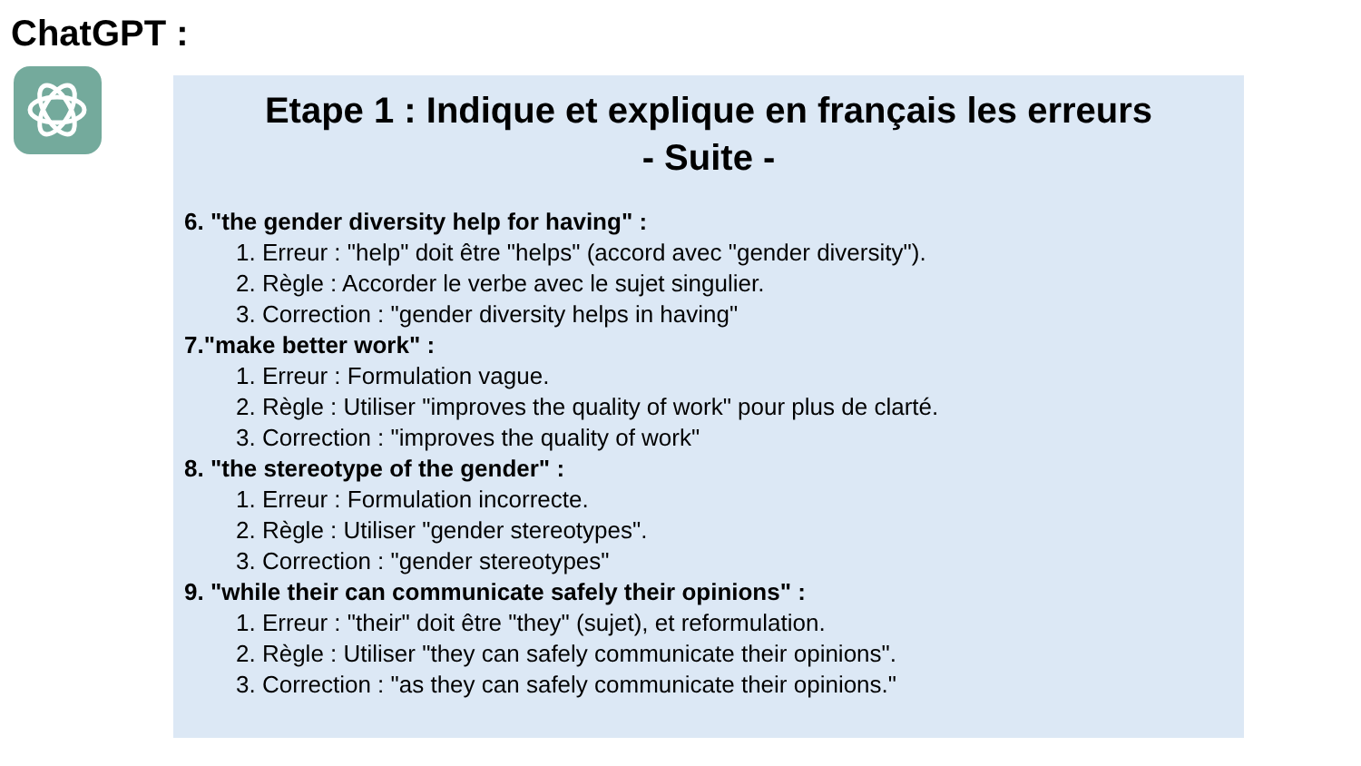ChatGPT :
Etape 1 : Indique et explique en français les erreurs
- Suite -
6. "the gender diversity help for having" :
1. Erreur : "help" doit être "helps" (accord avec "gender diversity").
2. Règle : Accorder le verbe avec le sujet singulier.
3. Correction : "gender diversity helps in having"
7."make better work" :
1. Erreur : Formulation vague.
2. Règle : Utiliser "improves the quality of work" pour plus de clarté.
3. Correction : "improves the quality of work"
8. "the stereotype of the gender" :
1. Erreur : Formulation incorrecte.
2. Règle : Utiliser "gender stereotypes".
3. Correction : "gender stereotypes"
9. "while their can communicate safely their opinions" :
1. Erreur : "their" doit être "they" (sujet), et reformulation.
2. Règle : Utiliser "they can safely communicate their opinions".
3. Correction : "as they can safely communicate their opinions."